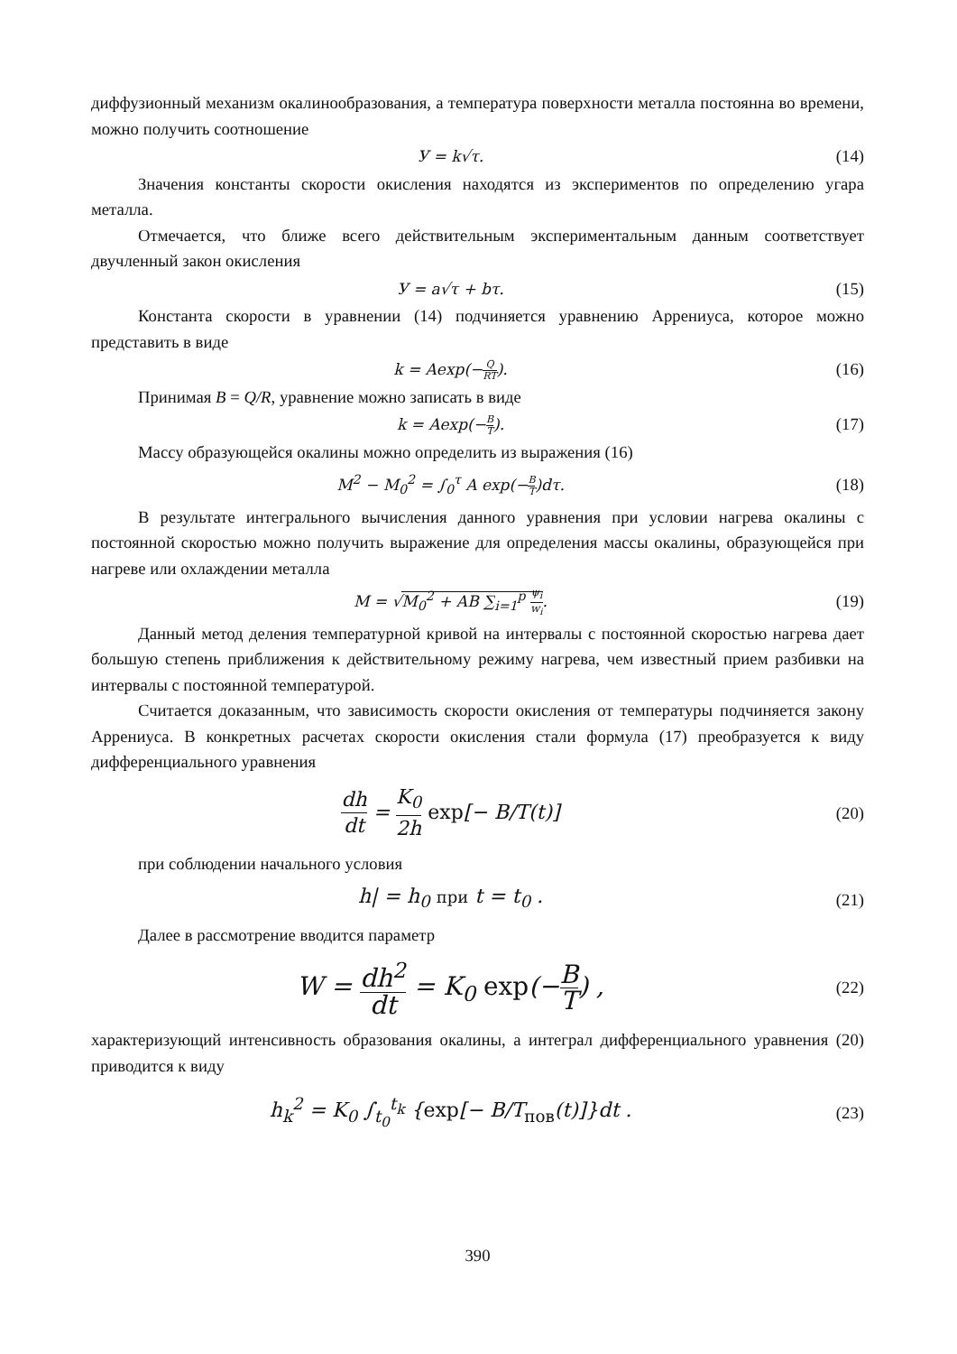диффузионный механизм окалинообразования, а температура поверхности металла постоянна во времени, можно получить соотношение
У = k√τ. (14)
Значения константы скорости окисления находятся из экспериментов по определению угара металла.
Отмечается, что ближе всего действительным экспериментальным данным соответствует двучленный закон окисления
У = a√τ + bτ. (15)
Константа скорости в уравнении (14) подчиняется уравнению Аррениуса, которое можно представить в виде
k = Aexp(−Q RT). (16)
Принимая B = Q/R, уравнение можно записать в виде
k = Aexp(−B T). (17)
Массу образующейся окалины можно определить из выражения (16)
M<sup>2</sup> − M<sub>0</sub><sup>2</sup> = ∫<sub>0</sub><sup>τ</sup> A exp(−B T)dτ. (18)
В результате интегрального вычисления данного уравнения при условии нагрева окалины с постоянной скоростью можно получить выражение для определения массы окалины, образующейся при нагреве или охлаждении металла
M = √M<sub>0</sub><sup>2</sup> + AB ∑<sub>i=1</sub><sup>p</sup> ψ<sub>i</sub> w<sub>i</sub>. (19)
Данный метод деления температурной кривой на интервалы с постоянной скоростью нагрева дает большую степень приближения к действительному режиму нагрева, чем известный прием разбивки на интервалы с постоянной температурой.
Считается доказанным, что зависимость скорости окисления от температуры подчиняется закону Аррениуса. В конкретных расчетах скорости окисления стали формула (17) преобразуется к виду дифференциального уравнения
dh dt = K<sub>0</sub> 2h exp[− B/T(t)]
(20)
при соблюдении начального условия
h| = h<sub>0</sub> при t = t<sub>0</sub> .
(21)
Далее в рассмотрение вводится параметр
W = dh<sup>2</sup> dt = K<sub>0</sub> exp(−B T) ,
(22)
характеризующий интенсивность образования окалины, а интеграл дифференциального уравнения (20) приводится к виду
h<sub>k</sub><sup>2</sup> = K<sub>0</sub> ∫<sub>t<sub>0</sub></sub><sup>t<sub>k</sub></sup> {exp[− B/T<sub>пов</sub>(t)]}dt .
(23)
390